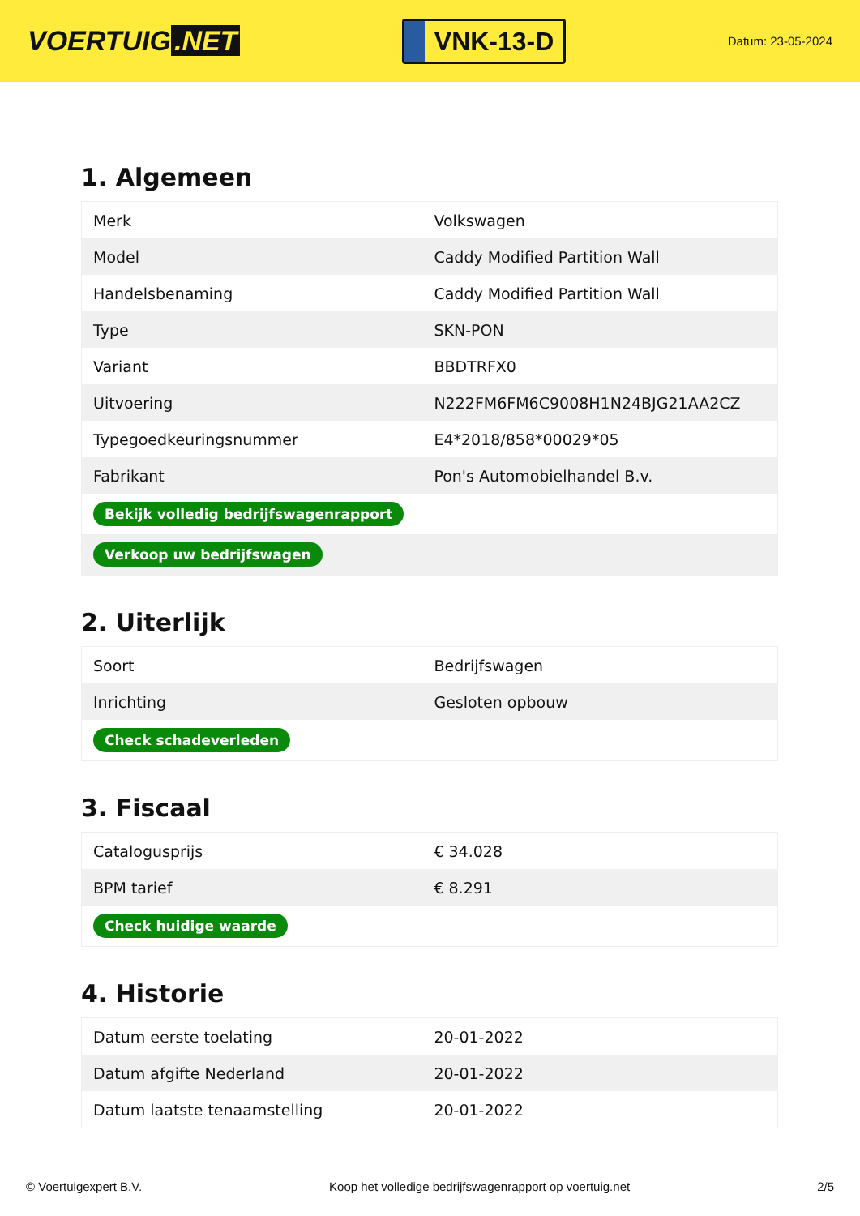VOERTUIG.NET
VNK-13-D
Datum: 23-05-2024
1. Algemeen
| Merk | Volkswagen |
| Model | Caddy Modified Partition Wall |
| Handelsbenaming | Caddy Modified Partition Wall |
| Type | SKN-PON |
| Variant | BBDTRFX0 |
| Uitvoering | N222FM6FM6C9008H1N24BJG21AA2CZ |
| Typegoedkeuringsnummer | E4*2018/858*00029*05 |
| Fabrikant | Pon's Automobielhandel B.v. |
| Bekijk volledig bedrijfswagenrapport | |
| Verkoop uw bedrijfswagen | |
2. Uiterlijk
| Soort | Bedrijfswagen |
| Inrichting | Gesloten opbouw |
| Check schadeverleden | |
3. Fiscaal
| Catalogusprijs | € 34.028 |
| BPM tarief | € 8.291 |
| Check huidige waarde | |
4. Historie
| Datum eerste toelating | 20-01-2022 |
| Datum afgifte Nederland | 20-01-2022 |
| Datum laatste tenaamstelling | 20-01-2022 |
© Voertuigexpert B.V. Koop het volledige bedrijfswagenrapport op voertuig.net 2/5